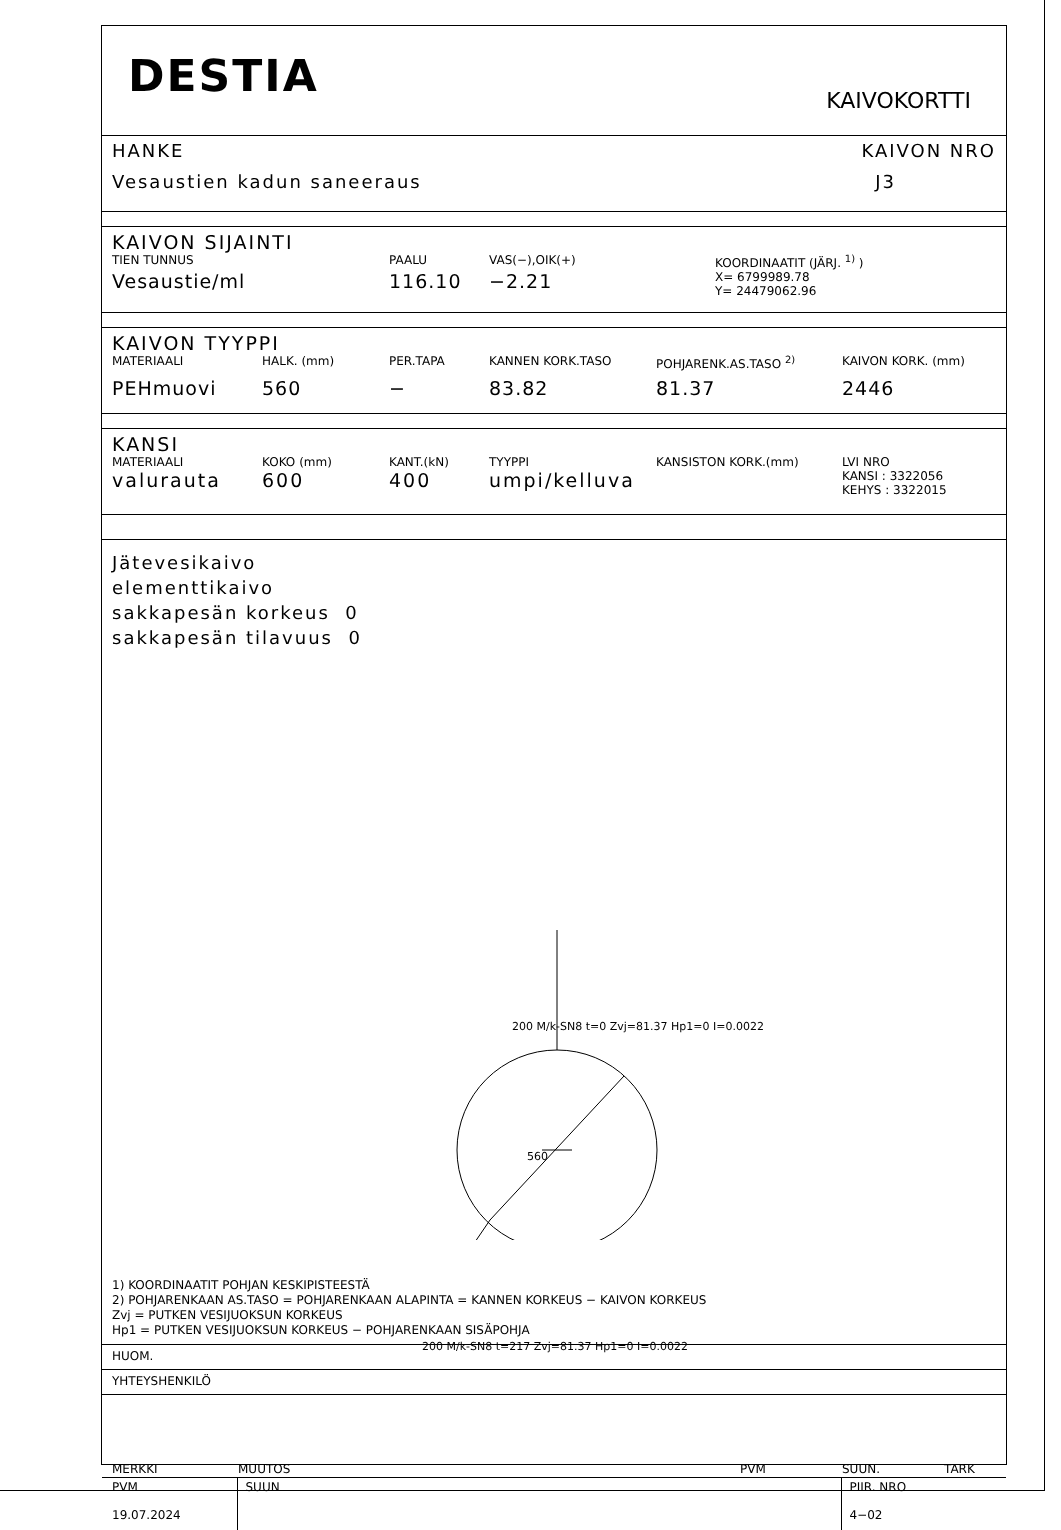DESTIA
KAIVOKORTTI
HANKE KAIVON NRO
Vesaustien kadun saneeraus J3
KAIVON SIJAINTI
TIEN TUNNUS PAALU VAS(−),OIK(+) KOORDINAATIT (JÄRJ. <sup>1)</sup> )
Vesaustie/ml 116.10 −2.21
X= 6799989.78
Y= 24479062.96
KAIVON TYYPPI
MATERIAALI HALK. (mm) PER.TAPA KANNEN KORK.TASO POHJARENK.AS.TASO <sup>2)</sup> KAIVON KORK. (mm)
PEHmuovi 560 − 83.82 81.37 2446
KANSI
MATERIAALI KOKO (mm) KANT.(kN) TYYPPI KANSISTON KORK.(mm) LVI NRO
valurauta 600 400 umpi/kelluva
KANSI : 3322056
KEHYS : 3322015
Jätevesikaivo
elementtikaivo
sakkapesän korkeus 0
sakkapesän tilavuus 0
200 M/k-SN8 t=0 Zvj=81.37 Hp1=0 I=0.0022
560
200 M/k-SN8 t=217 Zvj=81.37 Hp1=0 I=0.0022
1) KOORDINAATIT POHJAN KESKIPISTEESTÄ
2) POHJARENKAAN AS.TASO = POHJARENKAAN ALAPINTA = KANNEN KORKEUS − KAIVON KORKEUS
Zvj = PUTKEN VESIJUOKSUN KORKEUS
Hp1 = PUTKEN VESIJUOKSUN KORKEUS − POHJARENKAAN SISÄPOHJA
HUOM.
YHTEYSHENKILÖ
| MERKKI | MUUTOS | PVM | SUUN. | TARK |
| PVM 19.07.2024 | SUUN | | PIIR. NRO 4−02 | |